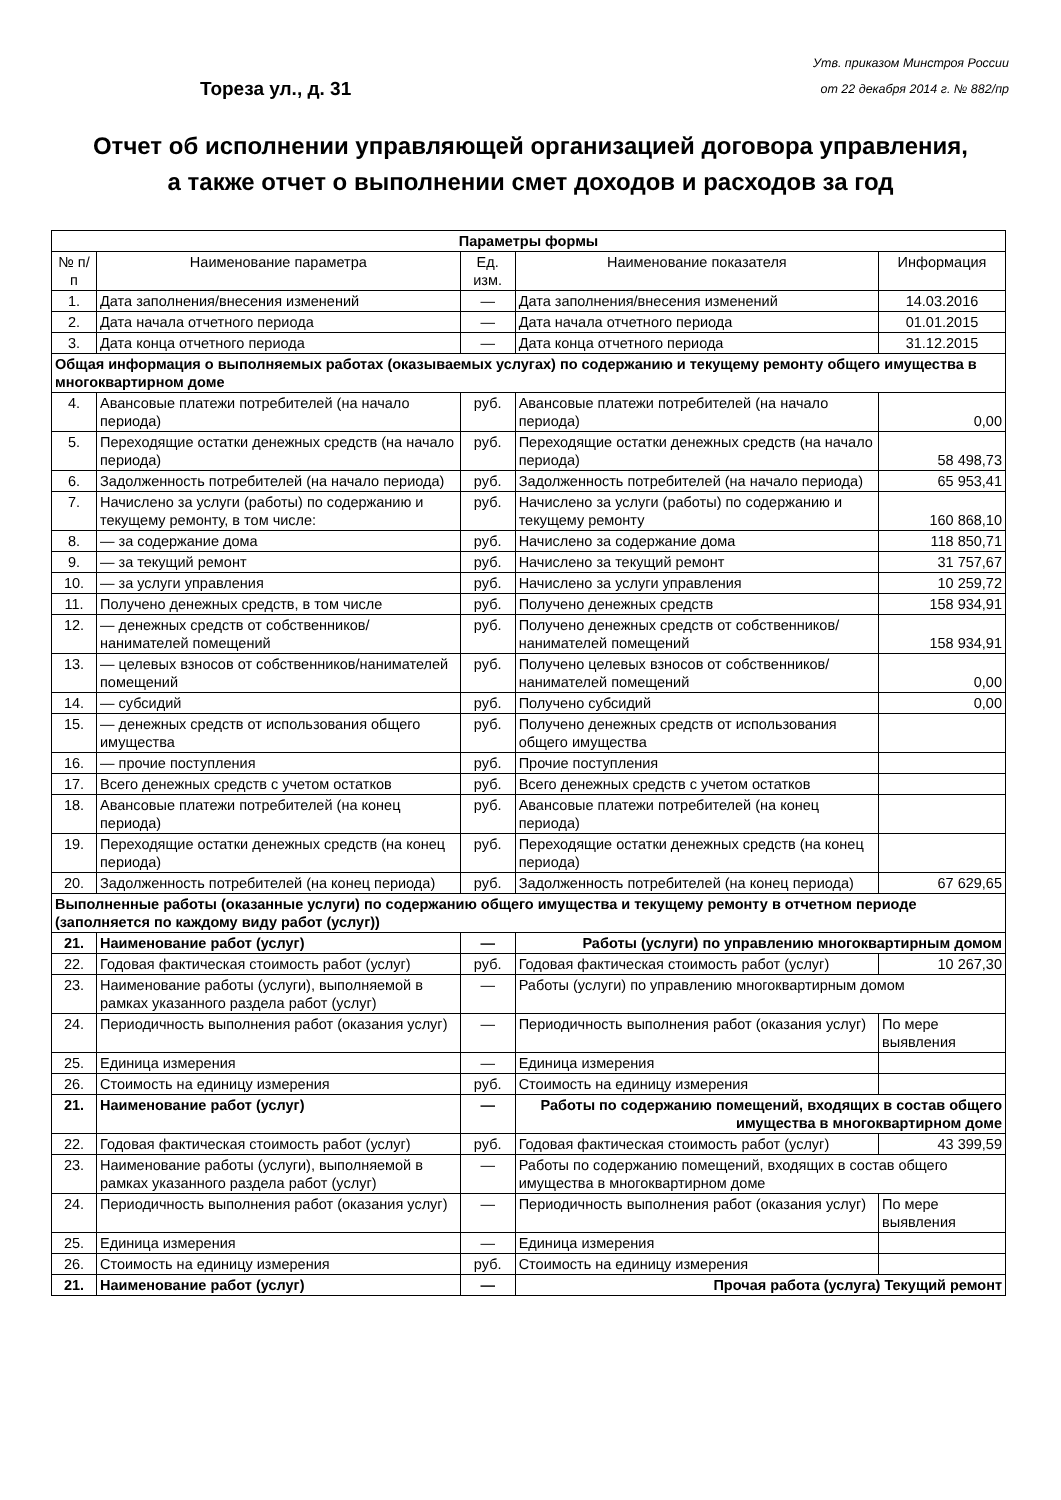Тореза ул., д. 31
Утв. приказом Минстроя России
от 22 декабря 2014 г. № 882/пр
Отчет об исполнении управляющей организацией договора управления,
а также отчет о выполнении смет доходов и расходов за год
| Параметры формы | | | | |
| № п/п | Наименование параметра | Ед. изм. | Наименование показателя | Информация |
| 1. | Дата заполнения/внесения изменений | — | Дата заполнения/внесения изменений | 14.03.2016 |
| 2. | Дата начала отчетного периода | — | Дата начала отчетного периода | 01.01.2015 |
| 3. | Дата конца отчетного периода | — | Дата конца отчетного периода | 31.12.2015 |
| Общая информация о выполняемых работах (оказываемых услугах) по содержанию и текущему ремонту общего имущества в многоквартирном доме | | | | |
| 4. | Авансовые платежи потребителей (на начало периода) | руб. | Авансовые платежи потребителей (на начало периода) | 0,00 |
| 5. | Переходящие остатки денежных средств (на начало периода) | руб. | Переходящие остатки денежных средств (на начало периода) | 58 498,73 |
| 6. | Задолженность потребителей (на начало периода) | руб. | Задолженность потребителей (на начало периода) | 65 953,41 |
| 7. | Начислено за услуги (работы) по содержанию и текущему ремонту, в том числе: | руб. | Начислено за услуги (работы) по содержанию и текущему ремонту | 160 868,10 |
| 8. | — за содержание дома | руб. | Начислено за содержание дома | 118 850,71 |
| 9. | — за текущий ремонт | руб. | Начислено за текущий ремонт | 31 757,67 |
| 10. | — за услуги управления | руб. | Начислено за услуги управления | 10 259,72 |
| 11. | Получено денежных средств, в том числе | руб. | Получено денежных средств | 158 934,91 |
| 12. | — денежных средств от собственников/нанимателей помещений | руб. | Получено денежных средств от собственников/нанимателей помещений | 158 934,91 |
| 13. | — целевых взносов от собственников/нанимателей помещений | руб. | Получено целевых взносов от собственников/нанимателей помещений | 0,00 |
| 14. | — субсидий | руб. | Получено субсидий | 0,00 |
| 15. | — денежных средств от использования общего имущества | руб. | Получено денежных средств от использования общего имущества | |
| 16. | — прочие поступления | руб. | Прочие поступления | |
| 17. | Всего денежных средств с учетом остатков | руб. | Всего денежных средств с учетом остатков | |
| 18. | Авансовые платежи потребителей (на конец периода) | руб. | Авансовые платежи потребителей (на конец периода) | |
| 19. | Переходящие остатки денежных средств (на конец периода) | руб. | Переходящие остатки денежных средств (на конец периода) | |
| 20. | Задолженность потребителей (на конец периода) | руб. | Задолженность потребителей (на конец периода) | 67 629,65 |
| Выполненные работы (оказанные услуги) по содержанию общего имущества и текущему ремонту в отчетном периоде (заполняется по каждому виду работ (услуг)) | | | | |
| 21. | Наименование работ (услуг) | — | Работы (услуги) по управлению многоквартирным домом | |
| 22. | Годовая фактическая стоимость работ (услуг) | руб. | Годовая фактическая стоимость работ (услуг) | 10 267,30 |
| 23. | Наименование работы (услуги), выполняемой в рамках указанного раздела работ (услуг) | — | Работы (услуги) по управлению многоквартирным домом | |
| 24. | Периодичность выполнения работ (оказания услуг) | — | Периодичность выполнения работ (оказания услуг) | По мере выявления |
| 25. | Единица измерения | — | Единица измерения | |
| 26. | Стоимость на единицу измерения | руб. | Стоимость на единицу измерения | |
| 21. | Наименование работ (услуг) | — | Работы по содержанию помещений, входящих в состав общего имущества в многоквартирном доме | |
| 22. | Годовая фактическая стоимость работ (услуг) | руб. | Годовая фактическая стоимость работ (услуг) | 43 399,59 |
| 23. | Наименование работы (услуги), выполняемой в рамках указанного раздела работ (услуг) | — | Работы по содержанию помещений, входящих в состав общего имущества в многоквартирном доме | |
| 24. | Периодичность выполнения работ (оказания услуг) | — | Периодичность выполнения работ (оказания услуг) | По мере выявления |
| 25. | Единица измерения | — | Единица измерения | |
| 26. | Стоимость на единицу измерения | руб. | Стоимость на единицу измерения | |
| 21. | Наименование работ (услуг) | — | Прочая работа (услуга) Текущий ремонт | |